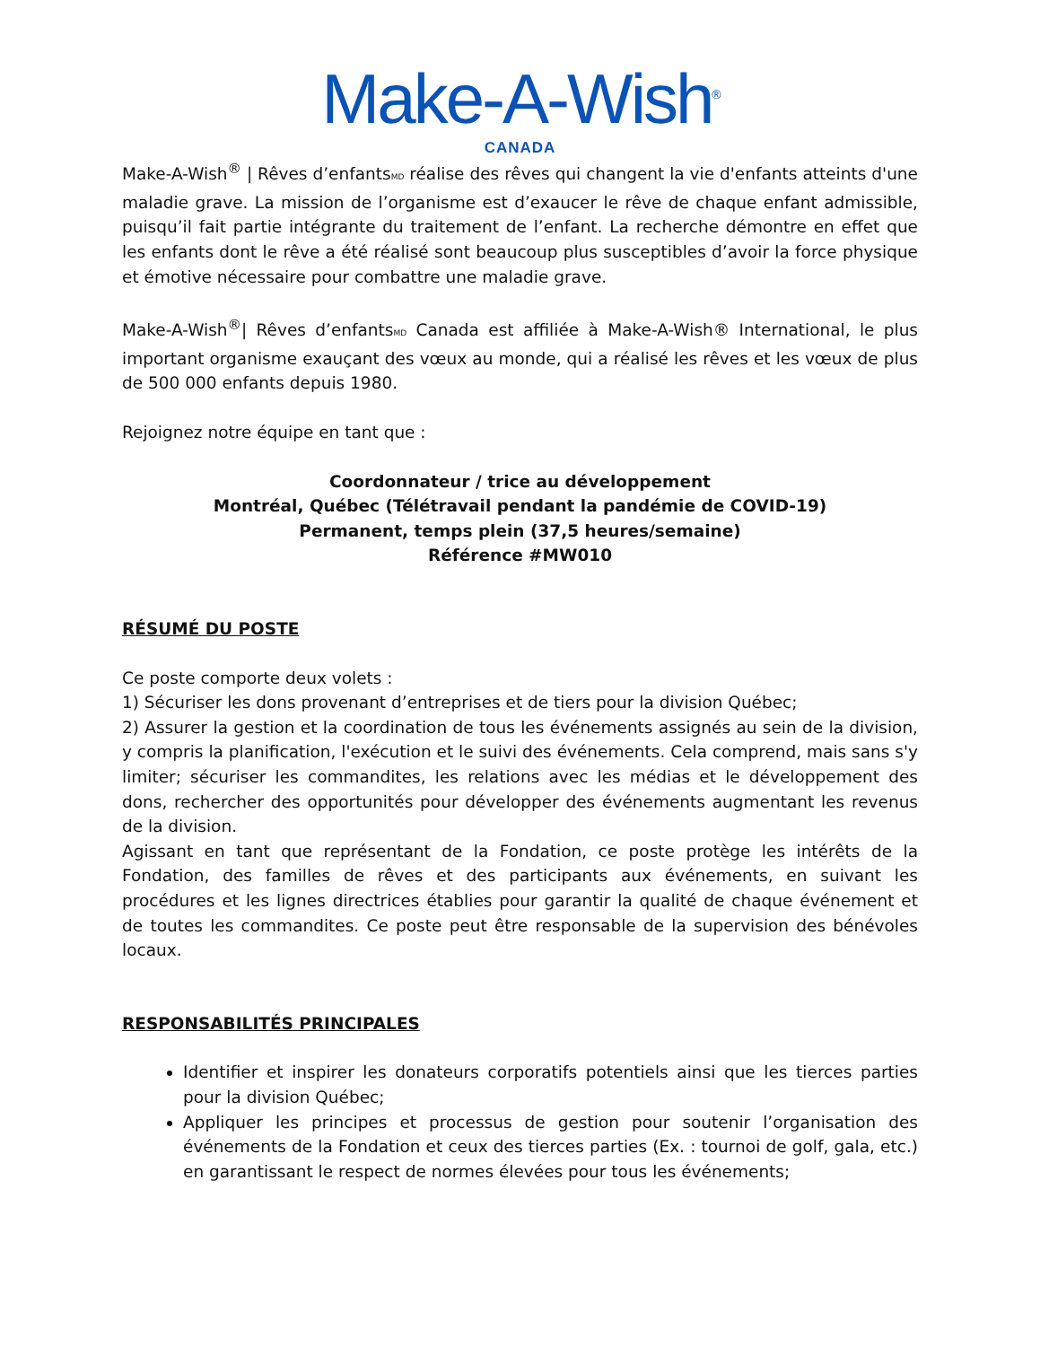Make-A-Wish<sup>®</sup>
CANADA
Make-A-Wish<sup>®</sup> | Rêves d’enfantsMD réalise des rêves qui changent la vie d'enfants atteints d'une maladie grave. La mission de l’organisme est d’exaucer le rêve de chaque enfant admissible, puisqu’il fait partie intégrante du traitement de l’enfant. La recherche démontre en effet que les enfants dont le rêve a été réalisé sont beaucoup plus susceptibles d’avoir la force physique et émotive nécessaire pour combattre une maladie grave.
Make-A-Wish<sup>®</sup>| Rêves d’enfantsMD Canada est affiliée à Make-A-Wish® International, le plus important organisme exauçant des vœux au monde, qui a réalisé les rêves et les vœux de plus de 500 000 enfants depuis 1980.
Rejoignez notre équipe en tant que :
Coordonnateur / trice au développement
Montréal, Québec (Télétravail pendant la pandémie de COVID-19)
Permanent, temps plein (37,5 heures/semaine)
Référence #MW010
RÉSUMÉ DU POSTE
Ce poste comporte deux volets :
1) Sécuriser les dons provenant d’entreprises et de tiers pour la division Québec;
2) Assurer la gestion et la coordination de tous les événements assignés au sein de la division, y compris la planification, l'exécution et le suivi des événements. Cela comprend, mais sans s'y limiter; sécuriser les commandites, les relations avec les médias et le développement des dons, rechercher des opportunités pour développer des événements augmentant les revenus de la division.
Agissant en tant que représentant de la Fondation, ce poste protège les intérêts de la Fondation, des familles de rêves et des participants aux événements, en suivant les procédures et les lignes directrices établies pour garantir la qualité de chaque événement et de toutes les commandites. Ce poste peut être responsable de la supervision des bénévoles locaux.
RESPONSABILITÉS PRINCIPALES
Identifier et inspirer les donateurs corporatifs potentiels ainsi que les tierces parties pour la division Québec;
Appliquer les principes et processus de gestion pour soutenir l’organisation des événements de la Fondation et ceux des tierces parties (Ex. : tournoi de golf, gala, etc.) en garantissant le respect de normes élevées pour tous les événements;